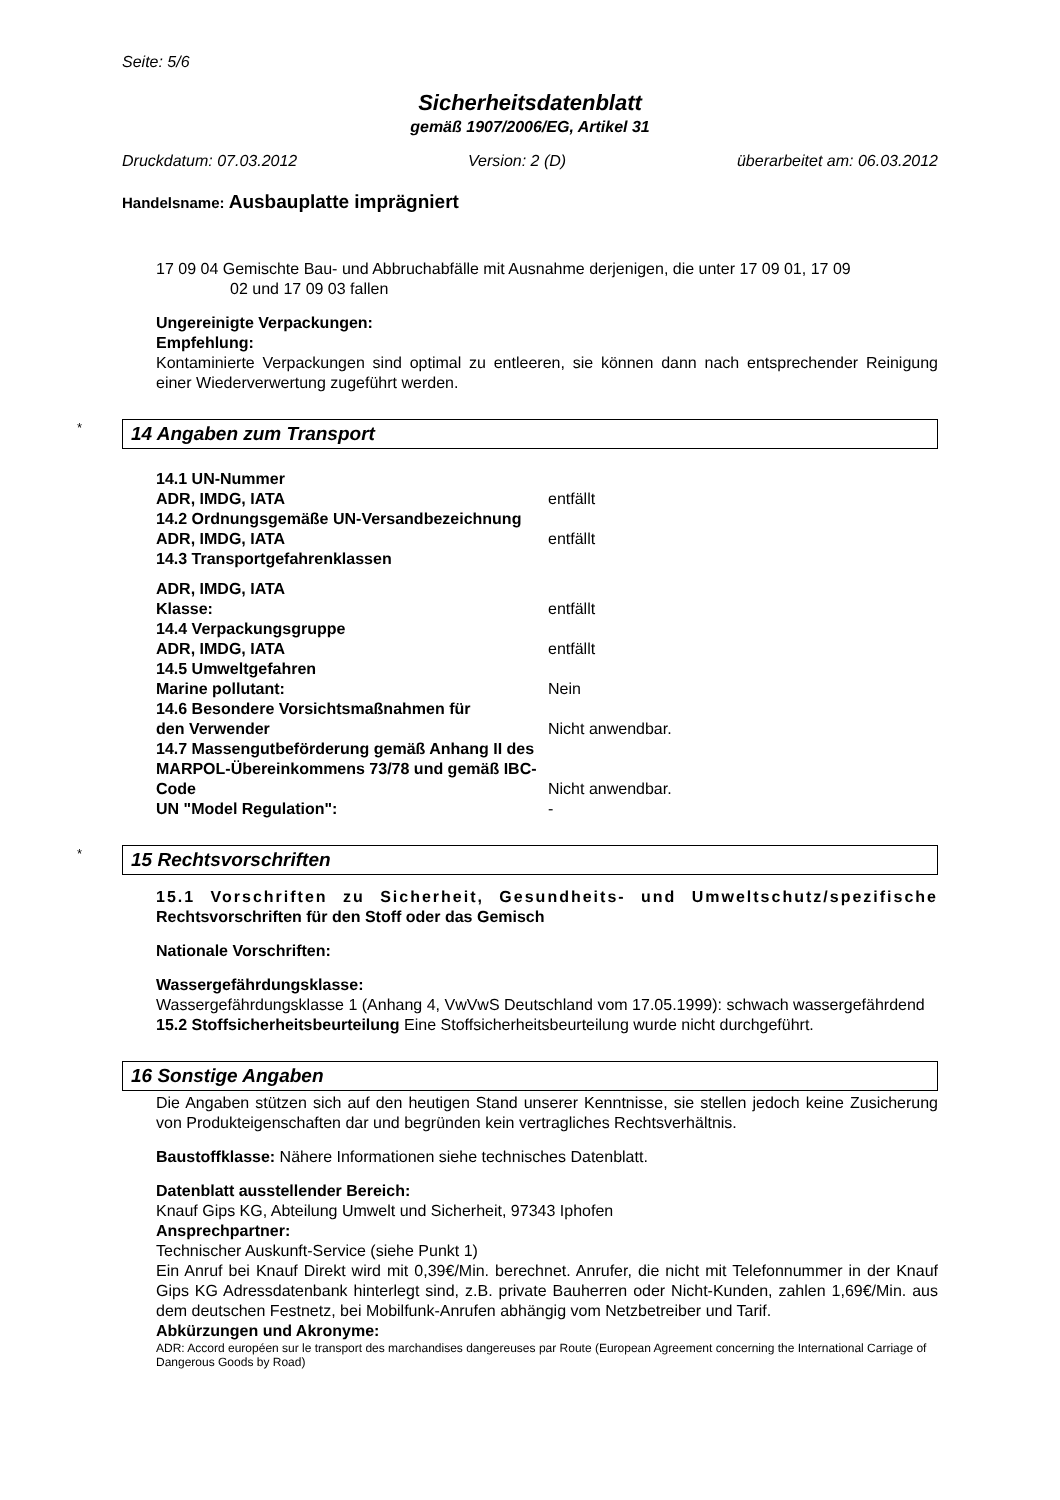Seite: 5/6
Sicherheitsdatenblatt
gemäß 1907/2006/EG, Artikel 31
Druckdatum: 07.03.2012 Version: 2 (D) überarbeitet am: 06.03.2012
Handelsname: Ausbauplatte imprägniert
17 09 04 Gemischte Bau- und Abbruchabfälle mit Ausnahme derjenigen, die unter 17 09 01, 17 09
02 und 17 09 03 fallen
Ungereinigte Verpackungen:
Empfehlung:
Kontaminierte Verpackungen sind optimal zu entleeren, sie können dann nach entsprechender Reinigung einer Wiederverwertung zugeführt werden.
* 14 Angaben zum Transport
14.1 UN-Nummer
ADR, IMDG, IATA entfällt
14.2 Ordnungsgemäße UN-Versandbezeichnung
ADR, IMDG, IATA entfällt
14.3 Transportgefahrenklassen
ADR, IMDG, IATA
Klasse: entfällt
14.4 Verpackungsgruppe
ADR, IMDG, IATA entfällt
14.5 Umweltgefahren
Marine pollutant: Nein
14.6 Besondere Vorsichtsmaßnahmen für
den Verwender Nicht anwendbar.
14.7 Massengutbeförderung gemäß Anhang II des MARPOL-Übereinkommens 73/78 und gemäß IBC-Code Nicht anwendbar.
UN "Model Regulation": -
* 15 Rechtsvorschriften
15.1 Vorschriften zu Sicherheit, Gesundheits- und Umweltschutz/spezifische Rechtsvorschriften für den Stoff oder das Gemisch
Nationale Vorschriften:
Wassergefährdungsklasse:
Wassergefährdungsklasse 1 (Anhang 4, VwVwS Deutschland vom 17.05.1999): schwach wassergefährdend
15.2 Stoffsicherheitsbeurteilung Eine Stoffsicherheitsbeurteilung wurde nicht durchgeführt.
16 Sonstige Angaben
Die Angaben stützen sich auf den heutigen Stand unserer Kenntnisse, sie stellen jedoch keine Zusicherung von Produkteigenschaften dar und begründen kein vertragliches Rechtsverhältnis.
Baustoffklasse: Nähere Informationen siehe technisches Datenblatt.
Datenblatt ausstellender Bereich:
Knauf Gips KG, Abteilung Umwelt und Sicherheit, 97343 Iphofen
Ansprechpartner:
Technischer Auskunft-Service (siehe Punkt 1)
Ein Anruf bei Knauf Direkt wird mit 0,39€/Min. berechnet. Anrufer, die nicht mit Telefonnummer in der Knauf Gips KG Adressdatenbank hinterlegt sind, z.B. private Bauherren oder Nicht-Kunden, zahlen 1,69€/Min. aus dem deutschen Festnetz, bei Mobilfunk-Anrufen abhängig vom Netzbetreiber und Tarif.
Abkürzungen und Akronyme:
ADR: Accord européen sur le transport des marchandises dangereuses par Route (European Agreement concerning the International Carriage of Dangerous Goods by Road)